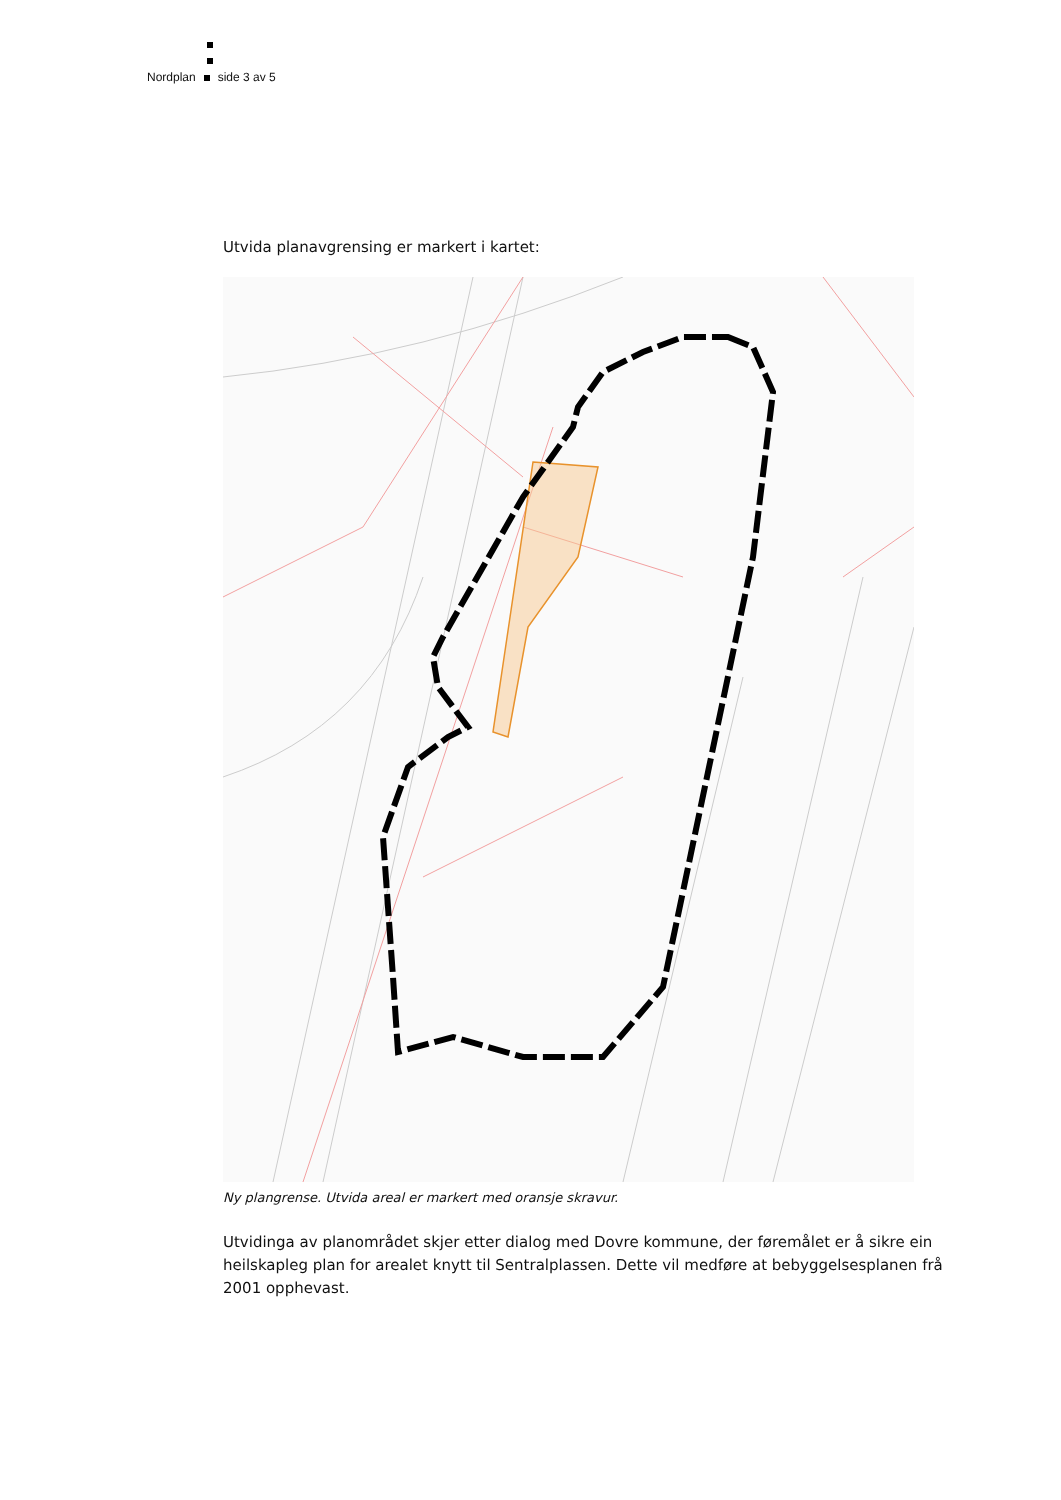Nordplan side 3 av 5
Utvida planavgrensing er markert i kartet:
Ny plangrense. Utvida areal er markert med oransje skravur.
Utvidinga av planområdet skjer etter dialog med Dovre kommune, der føremålet er å sikre ein heilskapleg plan for arealet knytt til Sentralplassen. Dette vil medføre at bebyggelsesplanen frå 2001 opphevast.